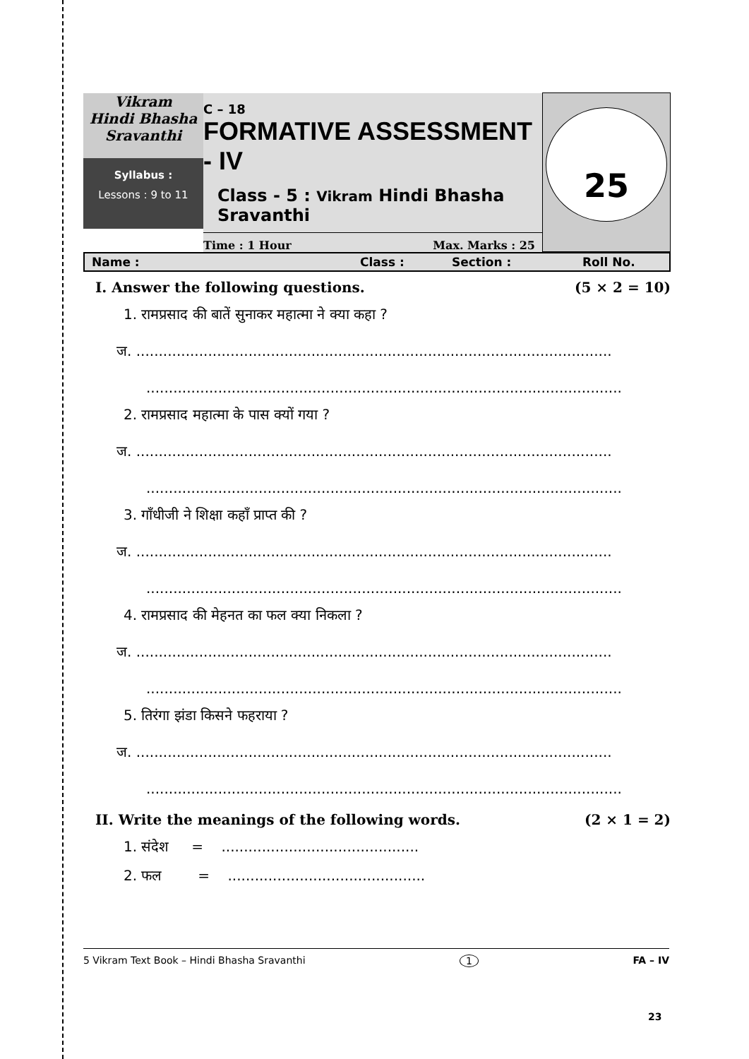| Vikram Hindi Bhasha Sravanthi Syllabus : Lessons : 9 to 11 | C – 18 FORMATIVE ASSESSMENT - IV Class - 5 : Vikram Hindi Bhasha Sravanthi Time : 1 Hour Max. Marks : 25 | 25 |
Name : Class : Section : Roll No.
I. Answer the following questions. (5 × 2 = 10)
1. रामप्रसाद की बातें सुनाकर महात्मा ने क्या कहा ?
ज. ..........................................................................................................
..........................................................................................................
2. रामप्रसाद महात्मा के पास क्यों गया ?
ज. ..........................................................................................................
..........................................................................................................
3. गाँधीजी ने शिक्षा कहाँ प्राप्त की ?
ज. ..........................................................................................................
..........................................................................................................
4. रामप्रसाद की मेहनत का फल क्या निकला ?
ज. ..........................................................................................................
..........................................................................................................
5. तिरंगा झंडा किसने फहराया ?
ज. ..........................................................................................................
..........................................................................................................
II. Write the meanings of the following words. (2 × 1 = 2)
1. संदेश = ............................................
2. फल = ............................................
5 Vikram Text Book – Hindi Bhasha Sravanthi 1 FA – IV
23